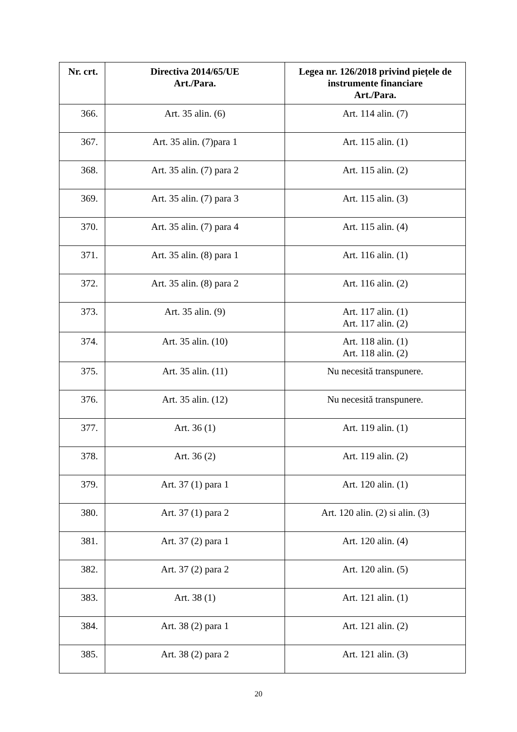| Nr. crt. | Directiva 2014/65/UE Art./Para. | Legea nr. 126/2018 privind piețele de instrumente financiare Art./Para. |
| --- | --- | --- |
| 366. | Art. 35 alin. (6) | Art. 114 alin. (7) |
| 367. | Art. 35 alin. (7)para 1 | Art. 115 alin. (1) |
| 368. | Art. 35 alin. (7) para 2 | Art. 115 alin. (2) |
| 369. | Art. 35 alin. (7) para 3 | Art. 115 alin. (3) |
| 370. | Art. 35 alin. (7) para 4 | Art. 115 alin. (4) |
| 371. | Art. 35 alin. (8) para 1 | Art. 116 alin. (1) |
| 372. | Art. 35 alin. (8) para 2 | Art. 116 alin. (2) |
| 373. | Art. 35 alin. (9) | Art. 117 alin. (1) Art. 117 alin. (2) |
| 374. | Art. 35 alin. (10) | Art. 118 alin. (1) Art. 118 alin. (2) |
| 375. | Art. 35 alin. (11) | Nu necesită transpunere. |
| 376. | Art. 35 alin. (12) | Nu necesită transpunere. |
| 377. | Art. 36 (1) | Art. 119 alin. (1) |
| 378. | Art. 36 (2) | Art. 119 alin. (2) |
| 379. | Art. 37 (1) para 1 | Art. 120 alin. (1) |
| 380. | Art. 37 (1) para 2 | Art. 120 alin. (2) si alin. (3) |
| 381. | Art. 37 (2) para 1 | Art. 120 alin. (4) |
| 382. | Art. 37 (2) para 2 | Art. 120 alin. (5) |
| 383. | Art. 38 (1) | Art. 121 alin. (1) |
| 384. | Art. 38 (2) para 1 | Art. 121 alin. (2) |
| 385. | Art. 38 (2) para 2 | Art. 121 alin. (3) |
20